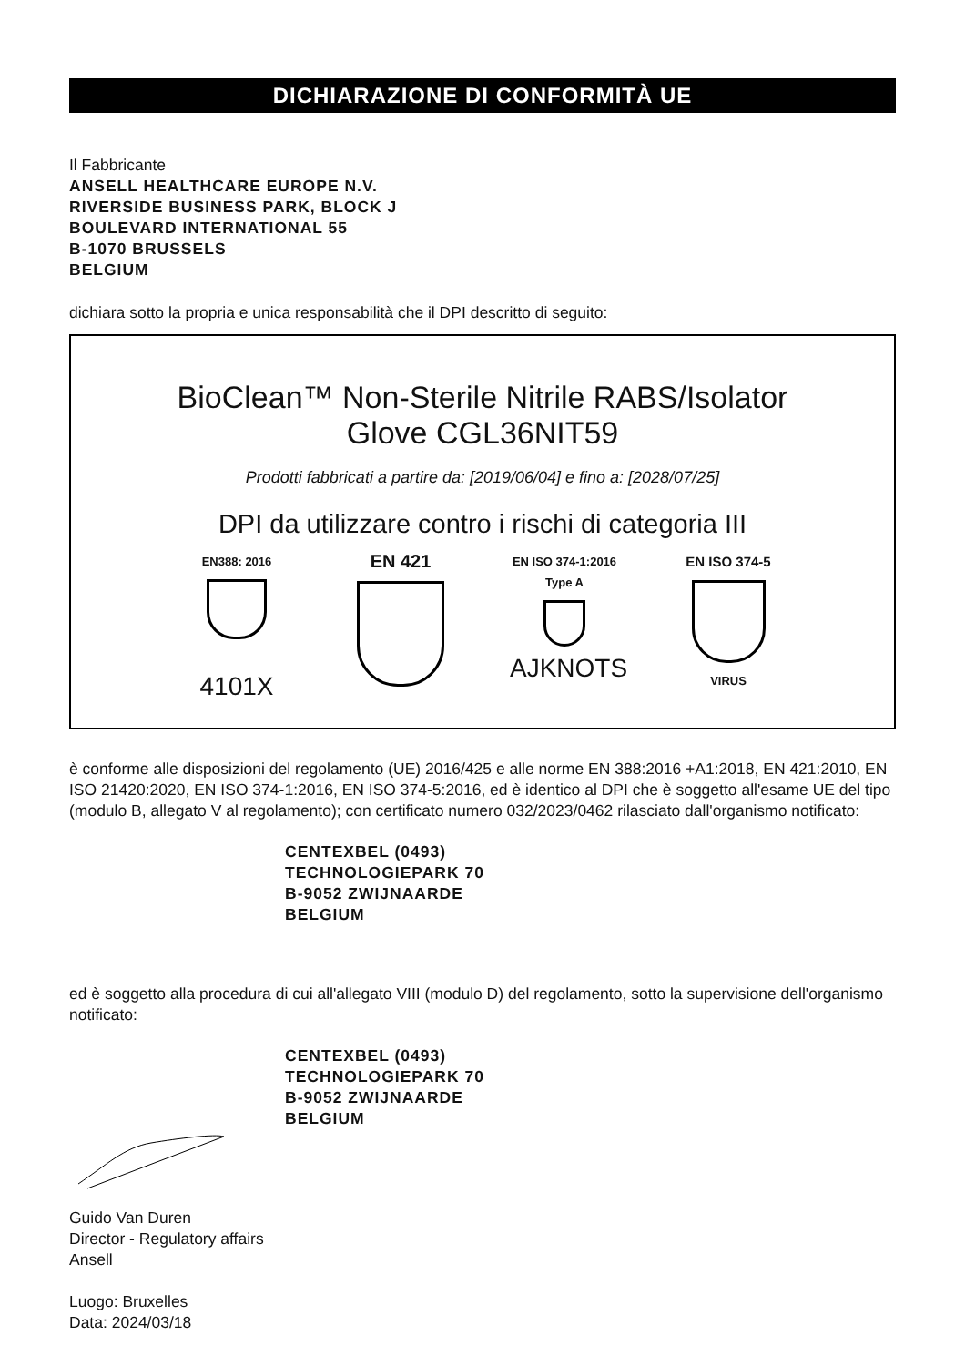DICHIARAZIONE DI CONFORMITÀ UE
Il Fabbricante
ANSELL HEALTHCARE EUROPE N.V.
RIVERSIDE BUSINESS PARK, BLOCK J
BOULEVARD INTERNATIONAL 55
B-1070 BRUSSELS
BELGIUM
dichiara sotto la propria e unica responsabilità che il DPI descritto di seguito:
BioClean™ Non-Sterile Nitrile RABS/Isolator
Glove CGL36NIT59
Prodotti fabbricati a partire da: [2019/06/04] e fino a: [2028/07/25]
DPI da utilizzare contro i rischi di categoria III
EN388: 2016
4101X
EN 421
EN ISO 374-1:2016
Type A
AJKNOTS
EN ISO 374-5
VIRUS
è conforme alle disposizioni del regolamento (UE) 2016/425 e alle norme EN 388:2016 +A1:2018, EN 421:2010, EN ISO 21420:2020, EN ISO 374-1:2016, EN ISO 374-5:2016, ed è identico al DPI che è soggetto all'esame UE del tipo (modulo B, allegato V al regolamento); con certificato numero 032/2023/0462 rilasciato dall'organismo notificato:
CENTEXBEL (0493)
TECHNOLOGIEPARK 70
B-9052 ZWIJNAARDE
BELGIUM
ed è soggetto alla procedura di cui all'allegato VIII (modulo D) del regolamento, sotto la supervisione dell'organismo notificato:
CENTEXBEL (0493)
TECHNOLOGIEPARK 70
B-9052 ZWIJNAARDE
BELGIUM
Guido Van Duren
Director - Regulatory affairs
Ansell
Luogo: Bruxelles
Data: 2024/03/18